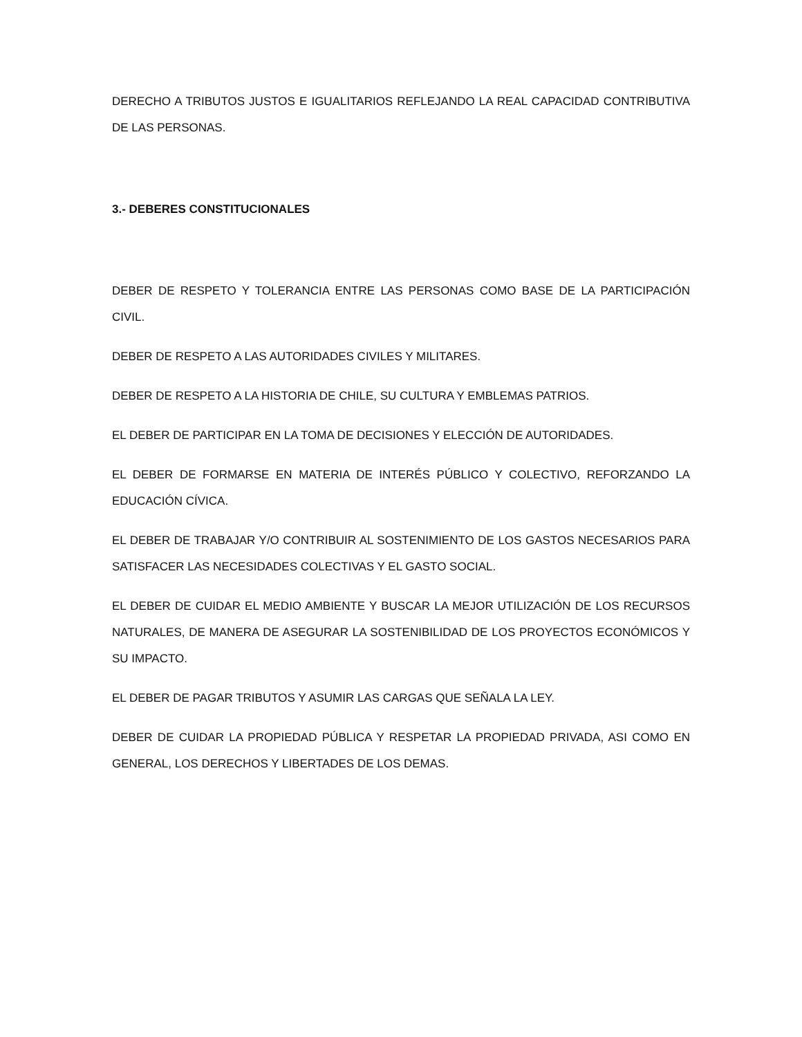DERECHO A TRIBUTOS JUSTOS E IGUALITARIOS REFLEJANDO LA REAL CAPACIDAD CONTRIBUTIVA DE LAS PERSONAS.
3.- DEBERES CONSTITUCIONALES
DEBER DE RESPETO Y TOLERANCIA ENTRE LAS PERSONAS COMO BASE DE LA PARTICIPACIÓN CIVIL.
DEBER DE RESPETO A LAS AUTORIDADES CIVILES Y MILITARES.
DEBER DE RESPETO A LA HISTORIA DE CHILE, SU CULTURA Y EMBLEMAS PATRIOS.
EL DEBER DE PARTICIPAR EN LA TOMA DE DECISIONES Y ELECCIÓN DE AUTORIDADES.
EL DEBER DE FORMARSE EN MATERIA DE INTERÉS PÚBLICO Y COLECTIVO, REFORZANDO LA EDUCACIÓN CÍVICA.
EL DEBER DE TRABAJAR Y/O CONTRIBUIR AL SOSTENIMIENTO DE LOS GASTOS NECESARIOS PARA SATISFACER LAS NECESIDADES COLECTIVAS Y EL GASTO SOCIAL.
EL DEBER DE CUIDAR EL MEDIO AMBIENTE Y BUSCAR LA MEJOR UTILIZACIÓN DE LOS RECURSOS NATURALES, DE MANERA DE ASEGURAR LA SOSTENIBILIDAD DE LOS PROYECTOS ECONÓMICOS Y SU IMPACTO.
EL DEBER DE PAGAR TRIBUTOS Y ASUMIR LAS CARGAS QUE SEÑALA LA LEY.
DEBER DE CUIDAR LA PROPIEDAD PÚBLICA Y RESPETAR LA PROPIEDAD PRIVADA, ASI COMO EN GENERAL, LOS DERECHOS Y LIBERTADES DE LOS DEMAS.